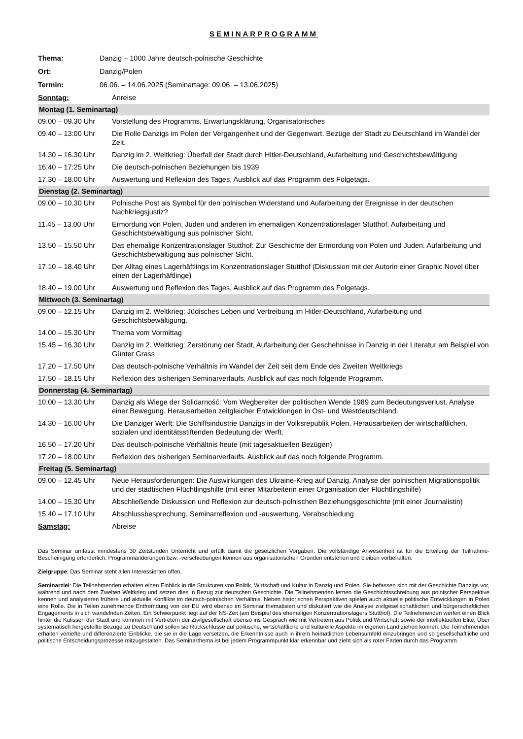SEMINARPROGRAMM
| Thema: | Danzig – 1000 Jahre deutsch-polnische Geschichte |
| Ort: | Danzig/Polen |
| Termin: | 06.06. – 14.06.2025 (Seminartage: 09.06. – 13.06.2025) |
| Sonntag: | Anreise |
| Montag (1. Seminartag) | |
| 09.00 – 09.30 Uhr | Vorstellung des Programms, Erwartungsklärung, Organisatorisches |
| 09.40 – 13:00 Uhr | Die Rolle Danzigs im Polen der Vergangenheit und der Gegenwart. Bezüge der Stadt zu Deutschland im Wandel der Zeit. |
| 14.30 – 16.30 Uhr | Danzig im 2. Weltkrieg: Überfall der Stadt durch Hitler-Deutschland, Aufarbeitung und Geschichtsbewältigung |
| 16:40 – 17:25 Uhr | Die deutsch-polnischen Beziehungen bis 1939 |
| 17.30 – 18.00 Uhr | Auswertung und Reflexion des Tages, Ausblick auf das Programm des Folgetags. |
| Dienstag (2. Seminartag) | |
| 09.00 – 10.30 Uhr | Polnische Post als Symbol für den polnischen Widerstand und Aufarbeitung der Ereignisse in der deutschen Nachkriegsjustiz? |
| 11.45 – 13.00 Uhr | Ermordung von Polen, Juden und anderen im ehemaligen Konzentrationslager Stutthof. Aufarbeitung und Geschichtsbewältigung aus polnischer Sicht. |
| 13.50 – 15.50 Uhr | Das ehemalige Konzentrationslager Stutthof: Zur Geschichte der Ermordung von Polen und Juden. Aufarbeitung und Geschichtsbewältigung aus polnischer Sicht. |
| 17.10 – 18.40 Uhr | Der Alltag eines Lagerhäftlings im Konzentrationslager Stutthof (Diskussion mit der Autorin einer Graphic Novel über einen der Lagerhäftlinge) |
| 18.40 – 19.00 Uhr | Auswertung und Reflexion des Tages, Ausblick auf das Programm des Folgetags. |
| Mittwoch (3. Seminartag) | |
| 09.00 – 12.15 Uhr | Danzig im 2. Weltkrieg: Jüdisches Leben und Vertreibung im Hitler-Deutschland, Aufarbeitung und Geschichtsbewältigung. |
| 14.00 – 15.30 Uhr | Thema vom Vormittag |
| 15.45 – 16.30 Uhr | Danzig im 2. Weltkrieg: Zerstörung der Stadt, Aufarbeitung der Geschehnisse in Danzig in der Literatur am Beispiel von Günter Grass |
| 17.20 – 17.50 Uhr | Das deutsch-polnische Verhältnis im Wandel der Zeit seit dem Ende des Zweiten Weltkriegs |
| 17.50 – 18.15 Uhr | Reflexion des bisherigen Seminarverlaufs. Ausblick auf das noch folgende Programm. |
| Donnerstag (4. Seminartag) | |
| 10.00 – 13.30 Uhr | Danzig als Wiege der Solidarność: Vom Wegbereiter der politischen Wende 1989 zum Bedeutungsverlust. Analyse einer Bewegung. Herausarbeiten zeitgleicher Entwicklungen in Ost- und Westdeutschland. |
| 14.30 – 16.00 Uhr | Die Danziger Werft: Die Schiffsindustrie Danzigs in der Volksrepublik Polen. Herausarbeiten der wirtschaftlichen, sozialen und identitätsstiftenden Bedeutung der Werft. |
| 16.50 – 17.20 Uhr | Das deutsch-polnische Verhältnis heute (mit tagesaktuellen Bezügen) |
| 17.20 – 18.00 Uhr | Reflexion des bisherigen Seminarverlaufs. Ausblick auf das noch folgende Programm. |
| Freitag (5. Seminartag) | |
| 09.00 – 12.45 Uhr | Neue Herausforderungen: Die Auswirkungen des Ukraine-Krieg auf Danzig. Analyse der polnischen Migrationspolitik und der städtischen Flüchtlingshilfe (mit einer Mitarbeiterin einer Organisation der Flüchtlingshilfe) |
| 14.00 – 15.30 Uhr | Abschließende Diskussion und Reflexion zur deutsch-polnischen Beziehungsgeschichte (mit einer Journalistin) |
| 15.40 – 17.10 Uhr | Abschlussbesprechung, Seminarreflexion und -auswertung, Verabschiedung |
| Samstag: | Abreise |
Das Seminar umfasst mindestens 30 Zeitstunden Unterricht und erfüllt damit die gesetzlichen Vorgaben. Die vollständige Anwesenheit ist für die Erteilung der Teilnahme-Bescheinigung erforderlich. Programmänderungen bzw. -verschiebungen können aus organisatorischen Gründen entstehen und bleiben vorbehalten.
Zielgruppe: Das Seminar steht allen Interessierten offen.
Seminarziel: Die Teilnehmenden erhalten einen Einblick in die Strukturen von Politik, Wirtschaft und Kultur in Danzig und Polen. Sie befassen sich mit der Geschichte Danzigs vor, während und nach dem Zweiten Weltkrieg und setzen dies in Bezug zur deutschen Geschichte. Die Teilnehmenden lernen die Geschichtsschreibung aus polnischer Perspektive kennen und analysieren frühere und aktuelle Konflikte im deutsch-polnischen Verhältnis. Neben historischen Perspektiven spielen auch aktuelle politische Entwicklungen in Polen eine Rolle. Die in Teilen zunehmende Entfremdung von der EU wird ebenso im Seminar thematisiert und diskutiert wie die Analyse zivilgesellschaftlichen und bürgerschaftlichen Engagements in sich wandelnden Zeiten. Ein Schwerpunkt liegt auf der NS-Zeit (am Beispiel des ehemaligen Konzentrationslagers Stutthof). Die Teilnehmenden werfen einen Blick hinter die Kulissen der Stadt und kommen mit Vertretern der Zivilgesellschaft ebenso ins Gespräch wie mit Vertretern aus Politik und Wirtschaft sowie der intellektuellen Elite. Über systematisch hergestellte Bezüge zu Deutschland sollen sie Rückschlüsse auf politische, wirtschaftliche und kulturelle Aspekte im eigenen Land ziehen können. Die Teilnehmenden erhalten vertiefte und differenzierte Einblicke, die sie in die Lage versetzen, die Erkenntnisse auch in ihrem heimatlichen Lebensumfeld einzubringen und so gesellschaftliche und politische Entscheidungsprozesse mitzugestalten. Das Seminarthema ist bei jedem Programmpunkt klar erkennbar und zieht sich als roter Faden durch das Programm.